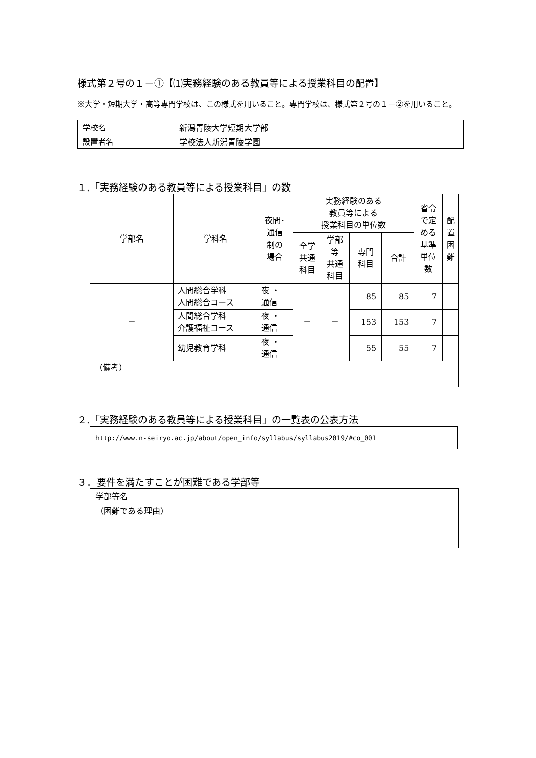様式第２号の１－①【⑴実務経験のある教員等による授業科目の配置】
※大学・短期大学・高等専門学校は、この様式を用いること。専門学校は、様式第２号の１－②を用いること。
| 学校名 | 新潟青陵大学短期大学部 |
| 設置者名 | 学校法人新潟青陵学園 |
１.「実務経験のある教員等による授業科目」の数
| 学部名 | 学科名 | 夜間･ 通信 制の 場合 | 実務経験のある 教員等による 授業科目の単位数 | | | | 省令 で定 める 基準 単位 数 | 配 置 困 難 |
| --- | --- | --- | --- | --- | --- | --- | --- | --- |
| | | | 全学 共通 科目 | 学部 等 共通 科目 | 専門 科目 | 合計 | | |
| － | 人間総合学科 人間総合コース | 夜 ・ 通信 | － | － | 85 | 85 | 7 | |
| | 人間総合学科 介護福祉コース | 夜 ・ 通信 | | | 153 | 153 | 7 | |
| | 幼児教育学科 | 夜 ・ 通信 | | | 55 | 55 | 7 | |
| （備考） | | | | | | | | |
２.「実務経験のある教員等による授業科目」の一覧表の公表方法
http://www.n-seiryo.ac.jp/about/open_info/syllabus/syllabus2019/#co_001
３．要件を満たすことが困難である学部等
学部等名
（困難である理由）